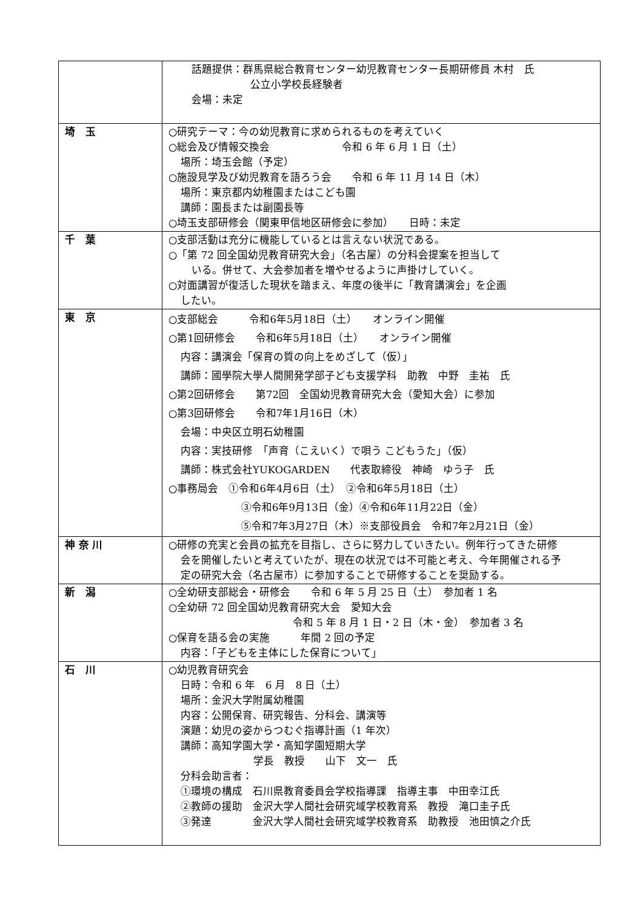| | 話題提供：群馬県総合教育センター幼児教育センター長期研修員 木村 氏 公立小学校長経験者 会場：未定 |
| 埼 玉 | ○研究テーマ：今の幼児教育に求められるものを考えていく ○総会及び情報交換会 令和 6 年 6 月 1 日（土） 場所：埼玉会館（予定） ○施設見学及び幼児教育を語ろう会 令和 6 年 11 月 14 日（木） 場所：東京都内幼稚園またはこども園 講師：園長または副園長等 ○埼玉支部研修会（関東甲信地区研修会に参加） 日時：未定 |
| 千 葉 | ○支部活動は充分に機能しているとは言えない状況である。 ○「第 72 回全国幼児教育研究大会」（名古屋）の分科会提案を担当して いる。併せて、大会参加者を増やせるように声掛けしていく。 ○対面講習が復活した現状を踏まえ、年度の後半に「教育講演会」を企画 したい。 |
| 東 京 | ○支部総会 令和6年5月18日（土） オンライン開催 ○第1回研修会 令和6年5月18日（土） オンライン開催 内容：講演会「保育の質の向上をめざして（仮）」 講師：國學院大學人間開発学部子ども支援学科 助教 中野 圭祐 氏 ○第2回研修会 第72回 全国幼児教育研究大会（愛知大会）に参加 ○第3回研修会 令和7年1月16日（木） 会場：中央区立明石幼稚園 内容：実技研修 「声育（こえいく）で唄う こどもうた」（仮） 講師：株式会社YUKOGARDEN 代表取締役 神崎 ゆう子 氏 ○事務局会 ①令和6年4月6日（土） ②令和6年5月18日（土） ③令和6年9月13日（金）④令和6年11月22日（金） ⑤令和7年3月27日（木）※支部役員会 令和7年2月21日（金） |
| 神 奈 川 | ○研修の充実と会員の拡充を目指し、さらに努力していきたい。例年行ってきた研修 会を開催したいと考えていたが、現在の状況では不可能と考え、今年開催される予 定の研究大会（名古屋市）に参加することで研修することを奨励する。 |
| 新 潟 | ○全幼研支部総会・研修会 令和 6 年 5 月 25 日（土） 参加者 1 名 ○全幼研 72 回全国幼児教育研究大会 愛知大会 令和 5 年 8 月 1 日・2 日（木・金） 参加者 3 名 ○保育を語る会の実施 年間 2 回の予定 内容：「子どもを主体にした保育について」 |
| 石 川 | ○幼児教育研究会 日時：令和 6 年 6 月 8 日（土） 場所：金沢大学附属幼稚園 内容：公開保育、研究報告、分科会、講演等 演題：幼児の姿からつむぐ指導計画（1 年次） 講師：高知学園大学・高知学園短期大学 学長 教授 山下 文一 氏 分科会助言者： ①環境の構成 石川県教育委員会学校指導課 指導主事 中田幸江氏 ②教師の援助 金沢大学人間社会研究域学校教育系 教授 滝口圭子氏 ③発達 金沢大学人間社会研究域学校教育系 助教授 池田慎之介氏 |